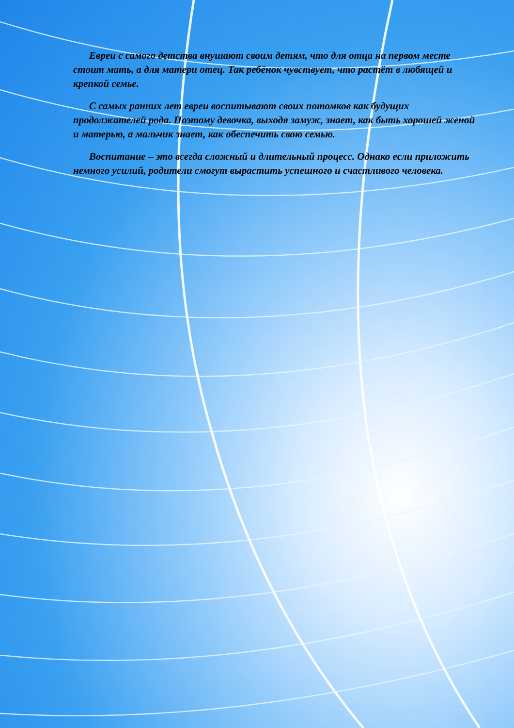Евреи с самого детства внушают своим детям, что для отца на первом месте стоит мать, а для матери отец. Так ребёнок чувствует, что растёт в любящей и крепкой семье.
С самых ранних лет евреи воспитывают своих потомков как будущих продолжателей рода. Поэтому девочка, выходя замуж, знает, как быть хорошей женой и матерью, а мальчик знает, как обеспечить свою семью.
Воспитание – это всегда сложный и длительный процесс. Однако если приложить немного усилий, родители смогут вырастить успешного и счастливого человека.